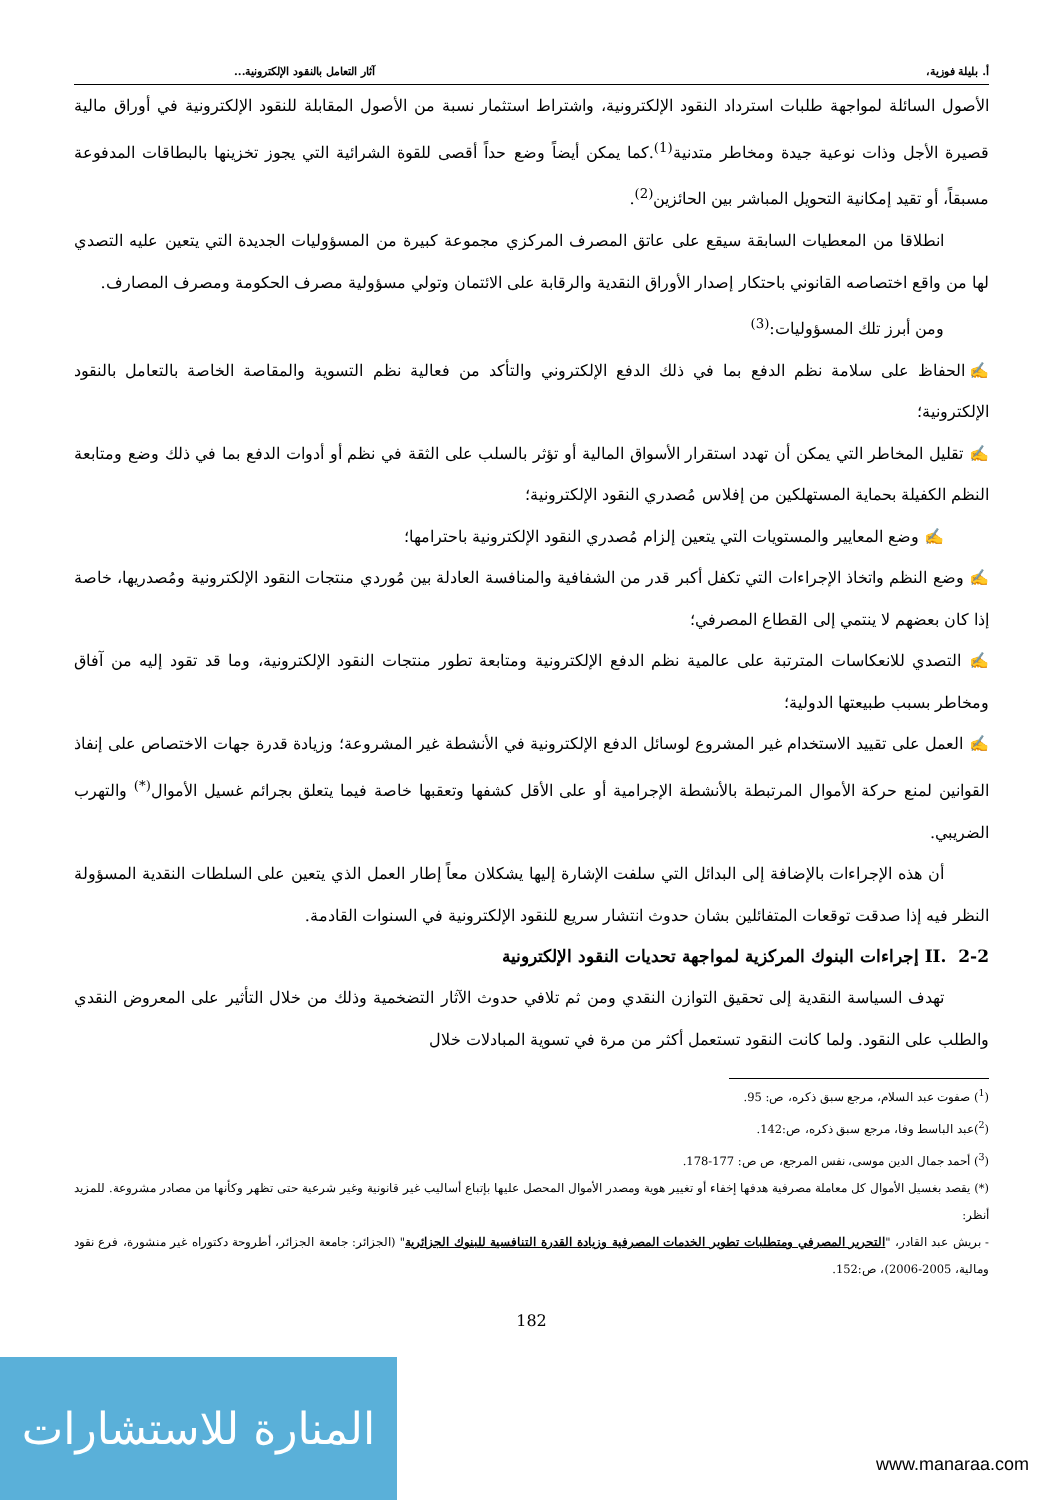أ. بليلة فوزية، آثار التعامل بالنقود الإلكترونية...
الأصول السائلة لمواجهة طلبات استرداد النقود الإلكترونية، واشتراط استثمار نسبة من الأصول المقابلة للنقود الإلكترونية في أوراق مالية قصيرة الأجل وذات نوعية جيدة ومخاطر متدنية<sup>(1)</sup>.كما يمكن أيضاً وضع حداً أقصى للقوة الشرائية التي يجوز تخزينها بالبطاقات المدفوعة مسبقاً، أو تقيد إمكانية التحويل المباشر بين الحائزين<sup>(2)</sup>.
انطلاقا من المعطيات السابقة سيقع على عاتق المصرف المركزي مجموعة كبيرة من المسؤوليات الجديدة التي يتعين عليه التصدي لها من واقع اختصاصه القانوني باحتكار إصدار الأوراق النقدية والرقابة على الائتمان وتولي مسؤولية مصرف الحكومة ومصرف المصارف.
ومن أبرز تلك المسؤوليات:<sup>(3)</sup>
✍الحفاظ على سلامة نظم الدفع بما في ذلك الدفع الإلكتروني والتأكد من فعالية نظم التسوية والمقاصة الخاصة بالتعامل بالنقود الإلكترونية؛
✍ تقليل المخاطر التي يمكن أن تهدد استقرار الأسواق المالية أو تؤثر بالسلب على الثقة في نظم أو أدوات الدفع بما في ذلك وضع ومتابعة النظم الكفيلة بحماية المستهلكين من إفلاس مُصدري النقود الإلكترونية؛
✍ وضع المعايير والمستويات التي يتعين إلزام مُصدري النقود الإلكترونية باحترامها؛
✍ وضع النظم واتخاذ الإجراءات التي تكفل أكبر قدر من الشفافية والمنافسة العادلة بين مُوردي منتجات النقود الإلكترونية ومُصدريها، خاصة إذا كان بعضهم لا ينتمي إلى القطاع المصرفي؛
✍ التصدي للانعكاسات المترتبة على عالمية نظم الدفع الإلكترونية ومتابعة تطور منتجات النقود الإلكترونية، وما قد تقود إليه من آفاق ومخاطر بسبب طبيعتها الدولية؛
✍ العمل على تقييد الاستخدام غير المشروع لوسائل الدفع الإلكترونية في الأنشطة غير المشروعة؛ وزيادة قدرة جهات الاختصاص على إنفاذ القوانين لمنع حركة الأموال المرتبطة بالأنشطة الإجرامية أو على الأقل كشفها وتعقبها خاصة فيما يتعلق بجرائم غسيل الأموال<sup>(*)</sup> والتهرب الضريبي.
أن هذه الإجراءات بالإضافة إلى البدائل التي سلفت الإشارة إليها يشكلان معاً إطار العمل الذي يتعين على السلطات النقدية المسؤولة النظر فيه إذا صدقت توقعات المتفائلين بشان حدوث انتشار سريع للنقود الإلكترونية في السنوات القادمة.
II. 2-2 إجراءات البنوك المركزية لمواجهة تحديات النقود الإلكترونية
تهدف السياسة النقدية إلى تحقيق التوازن النقدي ومن ثم تلافي حدوث الآثار التضخمية وذلك من خلال التأثير على المعروض النقدي والطلب على النقود. ولما كانت النقود تستعمل أكثر من مرة في تسوية المبادلات خلال
(<sup>1</sup>) صفوت عبد السلام، مرجع سبق ذكره، ص: 95.
(<sup>2</sup>)عبد الباسط وفا، مرجع سبق ذكره، ص:142.
(<sup>3</sup>) أحمد جمال الدين موسى، نفس المرجع، ص ص: 177-178.
(*) يقصد بغسيل الأموال كل معاملة مصرفية هدفها إخفاء أو تغيير هوية ومصدر الأموال المحصل عليها بإتباع أساليب غير قانونية وغير شرعية حتى تظهر وكأنها من مصادر مشروعة. للمزيد أنظر:
- بريش عبد القادر، "التحرير المصرفي ومتطلبات تطوير الخدمات المصرفية وزيادة القدرة التنافسية للبنوك الجزائرية" (الجزائر: جامعة الجزائر، أطروحة دكتوراه غير منشورة، فرع نقود ومالية، 2005-2006)، ص:152.
182
المنارة للاستشارات
www.manaraa.com